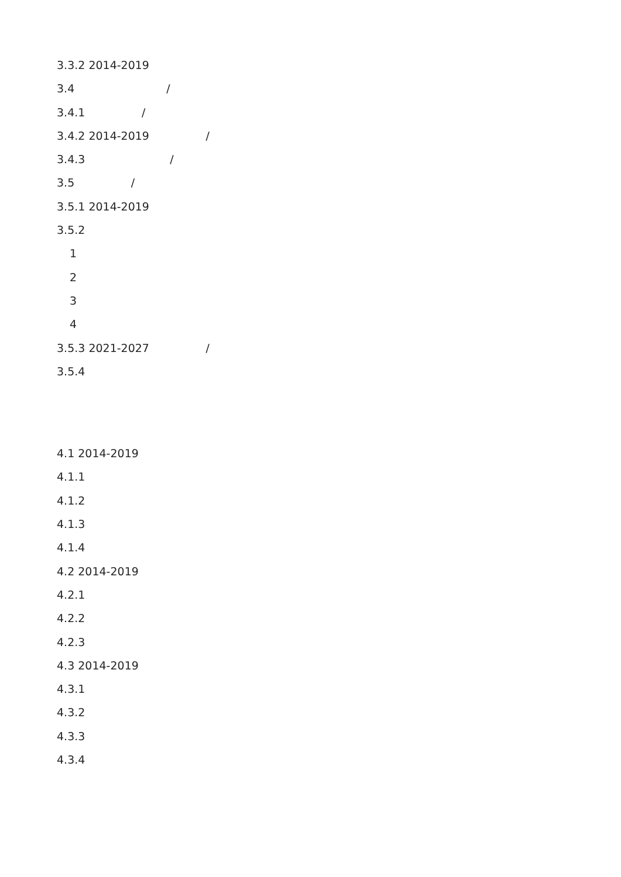3.3.2 2014-2019
3.4 /
3.4.1 /
3.4.2 2014-2019 /
3.4.3 /
3.5 /
3.5.1 2014-2019
3.5.2
1
2
3
4
3.5.3 2021-2027 /
3.5.4
4.1 2014-2019
4.1.1
4.1.2
4.1.3
4.1.4
4.2 2014-2019
4.2.1
4.2.2
4.2.3
4.3 2014-2019
4.3.1
4.3.2
4.3.3
4.3.4